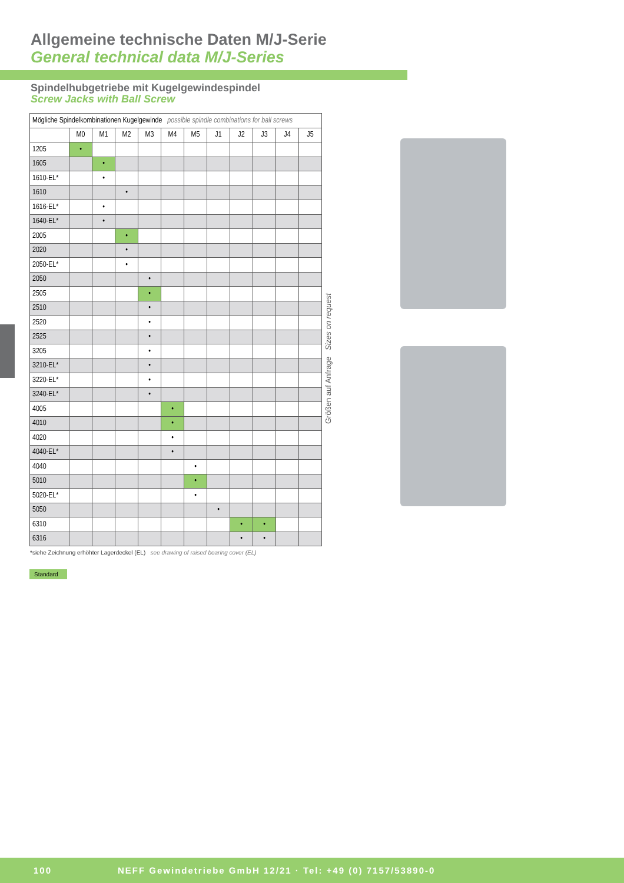Allgemeine technische Daten M/J-Serie
General technical data M/J-Series
Spindelhubgetriebe mit Kugelgewindespindel
Screw Jacks with Ball Screw
| Mögliche Spindelkombinationen Kugelgewinde possible spindle combinations for ball screws | | | | | | | | | | | |
| --- | --- | --- | --- | --- | --- | --- | --- | --- | --- | --- | --- |
| | M0 | M1 | M2 | M3 | M4 | M5 | J1 | J2 | J3 | J4 | J5 |
| 1205 | • | | | | | | | | | | |
| 1605 | | • | | | | | | | | | |
| 1610-EL* | | • | | | | | | | | | |
| 1610 | | | • | | | | | | | | |
| 1616-EL* | | • | | | | | | | | | |
| 1640-EL* | | • | | | | | | | | | |
| 2005 | | | • | | | | | | | | |
| 2020 | | | • | | | | | | | | |
| 2050-EL* | | | • | | | | | | | | |
| 2050 | | | | • | | | | | | | |
| 2505 | | | | • | | | | | | | |
| 2510 | | | | • | | | | | | | |
| 2520 | | | | • | | | | | | | |
| 2525 | | | | • | | | | | | | |
| 3205 | | | | • | | | | | | | |
| 3210-EL* | | | | • | | | | | | | |
| 3220-EL* | | | | • | | | | | | | |
| 3240-EL* | | | | • | | | | | | | |
| 4005 | | | | | • | | | | | | |
| 4010 | | | | | • | | | | | | |
| 4020 | | | | | • | | | | | | |
| 4040-EL* | | | | | • | | | | | | |
| 4040 | | | | | | • | | | | | |
| 5010 | | | | | | • | | | | | |
| 5020-EL* | | | | | | • | | | | | |
| 5050 | | | | | | | • | | | | |
| 6310 | | | | | | | | • | • | | |
| 6316 | | | | | | | | • | • | | |
Größen auf Anfrage Sizes on request
*siehe Zeichnung erhöhter Lagerdeckel (EL) see drawing of raised bearing cover (EL)
Standard
100 NEFF Gewindetriebe GmbH 12/21 · Tel: +49 (0) 7157/53890-0